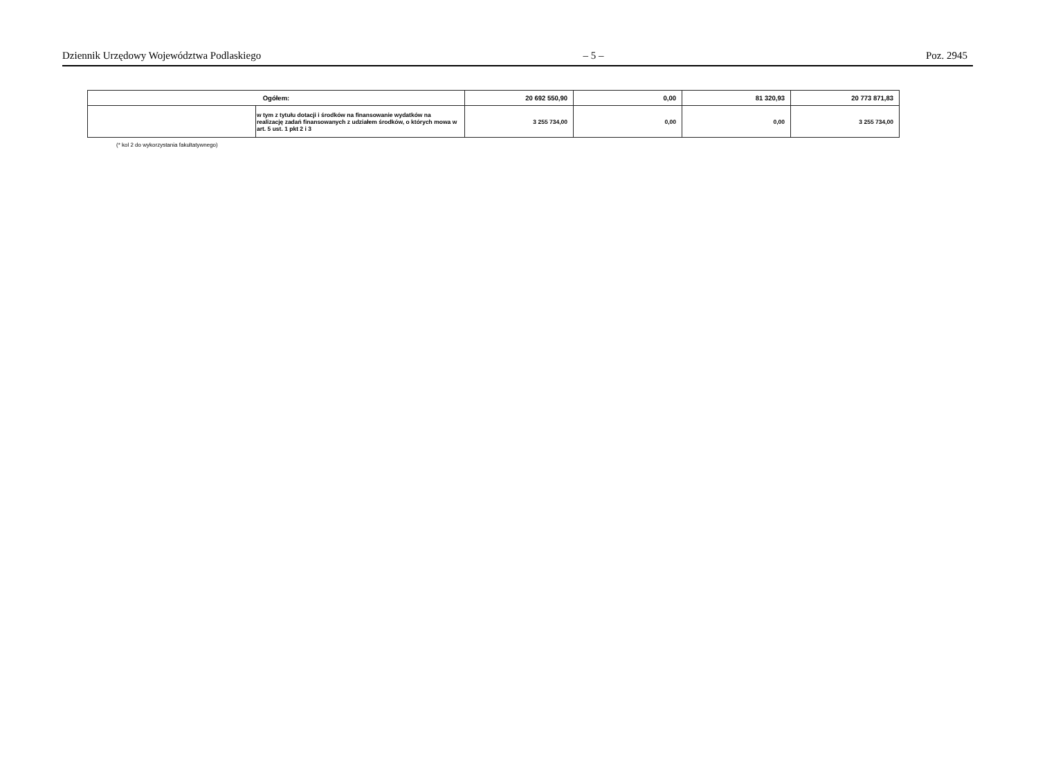Dziennik Urzędowy Województwa Podlaskiego – 5 – Poz. 2945
| Ogółem: | | 20 692 550,90 | 0,00 | 81 320,93 | 20 773 871,83 |
| | w tym z tytułu dotacji i środków na finansowanie wydatków na realizację zadań finansowanych z udziałem środków, o których mowa w art. 5 ust. 1 pkt 2 i 3 | 3 255 734,00 | 0,00 | 0,00 | 3 255 734,00 |
(* kol 2 do wykorzystania fakultatywnego)